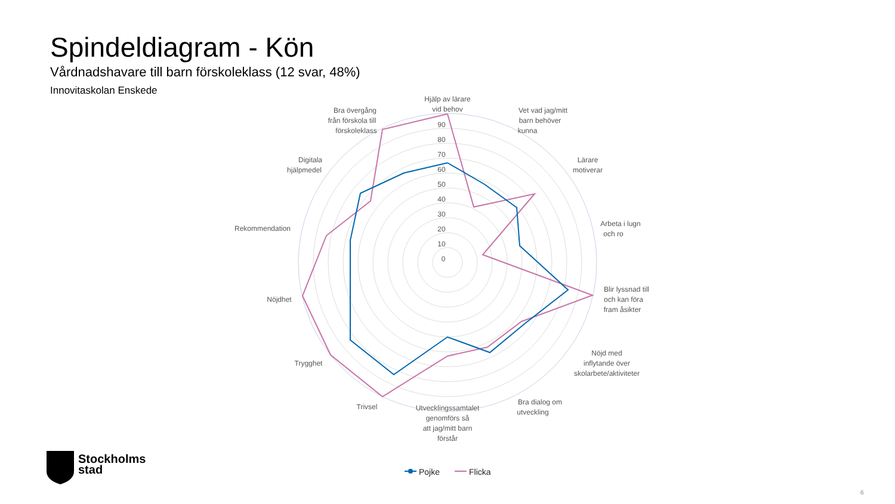Spindeldiagram - Kön
Vårdnadshavare till barn förskoleklass (12 svar, 48%)
Innovitaskolan Enskede
Hjälp av lärare
vid behov
Bra övergång
från förskola till
förskoleklass
Vet vad jag/mitt
barn behöver
kunna
Digitala
hjälpmedel
Lärare
motiverar
Rekommendation
Arbeta i lugn
och ro
Nöjdhet
Blir lyssnad till
och kan föra
fram åsikter
Trygghet
Nöjd med
inflytande över
skolarbete/aktiviteter
Trivsel
Bra dialog om
utveckling
Utvecklingssamtalet
genomförs så
att jag/mitt barn
förstår
90
80
70
60
50
40
30
20
10
0
Pojke
Flicka
Stockholms
stad
6